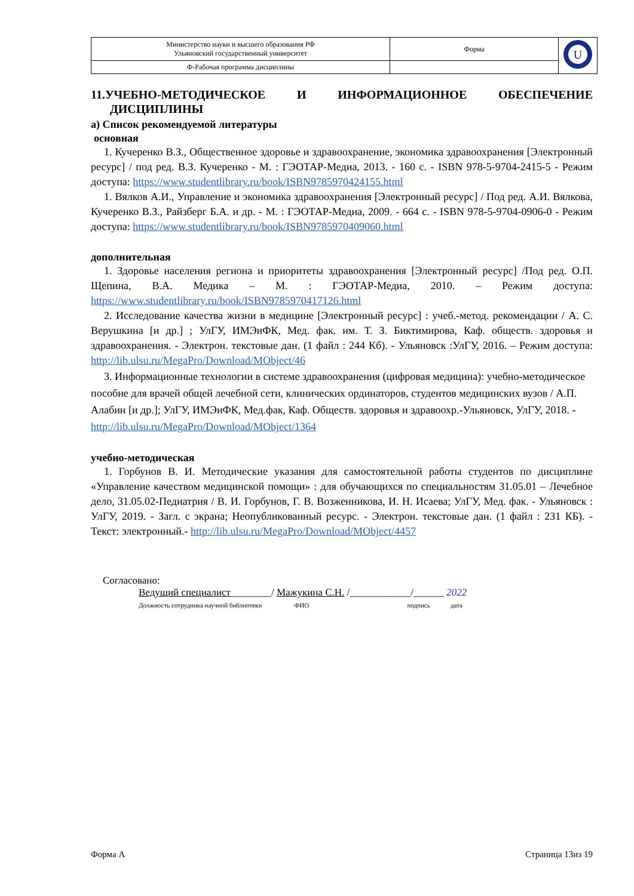| Министерство науки и высшего образования РФ Ульяновский государственный университет | Форма | U |
| Ф-Рабочая программа дисциплины | | |
11.УЧЕБНО-МЕТОДИЧЕСКОЕ И ИНФОРМАЦИОННОЕ ОБЕСПЕЧЕНИЕ
ДИСЦИПЛИНЫ
а) Список рекомендуемой литературы
основная
1. Кучеренко В.З., Общественное здоровье и здравоохранение, экономика здравоохранения [Электронный ресурс] / под ред. В.З. Кучеренко - М. : ГЭОТАР-Медиа, 2013. - 160 с. - ISBN 978-5-9704-2415-5 - Режим доступа: https://www.studentlibrary.ru/book/ISBN9785970424155.html
1. Вялков А.И., Управление и экономика здравоохранения [Электронный ресурс] / Под ред. А.И. Вялкова, Кучеренко В.З., Райзберг Б.А. и др. - М. : ГЭОТАР-Медиа, 2009. - 664 с. - ISBN 978-5-9704-0906-0 - Режим доступа: https://www.studentlibrary.ru/book/ISBN9785970409060.html
дополнительная
1. Здоровье населения региона и приоритеты здравоохранения [Электронный ресурс] /Под ред. О.П. Щепина, В.А. Медика – М. : ГЭОТАР-Медиа, 2010. – Режим доступа: https://www.studentlibrary.ru/book/ISBN9785970417126.html
2. Исследование качества жизни в медицине [Электронный ресурс] : учеб.-метод. рекомендации / А. С. Верушкина [и др.] ; УлГУ, ИМЭиФК, Мед. фак. им. Т. З. Биктимирова, Каф. обществ. здоровья и здравоохранения. - Электрон. текстовые дан. (1 файл : 244 Кб). - Ульяновск :УлГУ, 2016. – Режим доступа: http://lib.ulsu.ru/MegaPro/Download/MObject/46
3. Информационные технологии в системе здравоохранения (цифровая медицина): учебно-методическое пособие для врачей общей лечебной сети, клинических ординаторов, студентов медицинских вузов / А.П. Алабин [и др.]; УлГУ, ИМЭиФК, Мед.фак, Каф. Обществ. здоровья и здравоохр.-Ульяновск, УлГУ, 2018. - http://lib.ulsu.ru/MegaPro/Download/MObject/1364
учебно-методическая
1. Горбунов В. И. Методические указания для самостоятельной работы студентов по дисциплине «Управление качеством медицинской помощи» : для обучающихся по специальностям 31.05.01 – Лечебное дело, 31.05.02-Педиатрия / В. И. Горбунов, Г. В. Возженникова, И. Н. Исаева; УлГУ, Мед. фак. - Ульяновск : УлГУ, 2019. - Загл. с экрана; Неопубликованный ресурс. - Электрон. текстовые дан. (1 файл : 231 КБ). - Текст: электронный.- http://lib.ulsu.ru/MegaPro/Download/MObject/4457
Согласовано:
Ведущий специалист________/ Мажукина С.Н. /____________/______ 2022
Должность сотрудника научной библиотеки ФИО подпись дата
Форма А Страница 13из 19